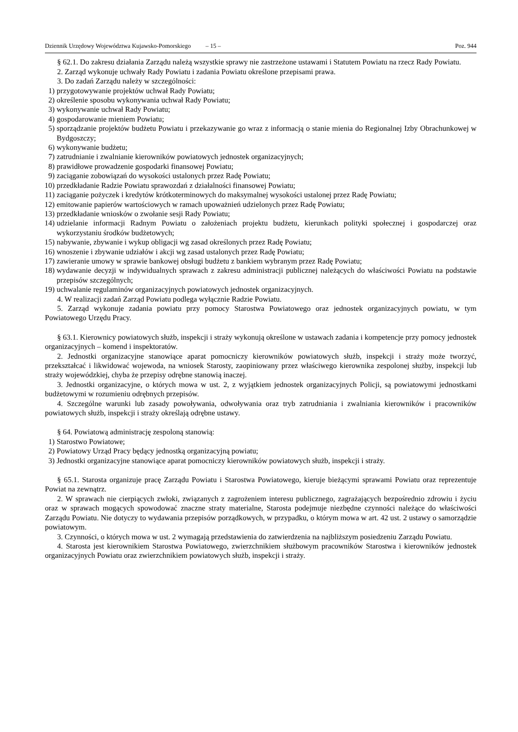Dziennik Urzędowy Województwa Kujawsko-Pomorskiego – 15 – Poz. 944
§ 62.1. Do zakresu działania Zarządu należą wszystkie sprawy nie zastrzeżone ustawami i Statutem Powiatu na rzecz Rady Powiatu.
2. Zarząd wykonuje uchwały Rady Powiatu i zadania Powiatu określone przepisami prawa.
3. Do zadań Zarządu należy w szczególności:
1) przygotowywanie projektów uchwał Rady Powiatu;
2) określenie sposobu wykonywania uchwał Rady Powiatu;
3) wykonywanie uchwał Rady Powiatu;
4) gospodarowanie mieniem Powiatu;
5) sporządzanie projektów budżetu Powiatu i przekazywanie go wraz z informacją o stanie mienia do Regionalnej Izby Obrachunkowej w Bydgoszczy;
6) wykonywanie budżetu;
7) zatrudnianie i zwalnianie kierowników powiatowych jednostek organizacyjnych;
8) prawidłowe prowadzenie gospodarki finansowej Powiatu;
9) zaciąganie zobowiązań do wysokości ustalonych przez Radę Powiatu;
10) przedkładanie Radzie Powiatu sprawozdań z działalności finansowej Powiatu;
11) zaciąganie pożyczek i kredytów krótkoterminowych do maksymalnej wysokości ustalonej przez Radę Powiatu;
12) emitowanie papierów wartościowych w ramach upoważnień udzielonych przez Radę Powiatu;
13) przedkładanie wniosków o zwołanie sesji Rady Powiatu;
14) udzielanie informacji Radnym Powiatu o założeniach projektu budżetu, kierunkach polityki społecznej i gospodarczej oraz wykorzystaniu środków budżetowych;
15) nabywanie, zbywanie i wykup obligacji wg zasad określonych przez Radę Powiatu;
16) wnoszenie i zbywanie udziałów i akcji wg zasad ustalonych przez Radę Powiatu;
17) zawieranie umowy w sprawie bankowej obsługi budżetu z bankiem wybranym przez Radę Powiatu;
18) wydawanie decyzji w indywidualnych sprawach z zakresu administracji publicznej należących do właściwości Powiatu na podstawie przepisów szczególnych;
19) uchwalanie regulaminów organizacyjnych powiatowych jednostek organizacyjnych.
4. W realizacji zadań Zarząd Powiatu podlega wyłącznie Radzie Powiatu.
5. Zarząd wykonuje zadania powiatu przy pomocy Starostwa Powiatowego oraz jednostek organizacyjnych powiatu, w tym Powiatowego Urzędu Pracy.
§ 63.1. Kierownicy powiatowych służb, inspekcji i straży wykonują określone w ustawach zadania i kompetencje przy pomocy jednostek organizacyjnych – komend i inspektoratów.
2. Jednostki organizacyjne stanowiące aparat pomocniczy kierowników powiatowych służb, inspekcji i straży może tworzyć, przekształcać i likwidować wojewoda, na wniosek Starosty, zaopiniowany przez właściwego kierownika zespolonej służby, inspekcji lub straży wojewódzkiej, chyba że przepisy odrębne stanowią inaczej.
3. Jednostki organizacyjne, o których mowa w ust. 2, z wyjątkiem jednostek organizacyjnych Policji, są powiatowymi jednostkami budżetowymi w rozumieniu odrębnych przepisów.
4. Szczególne warunki lub zasady powoływania, odwoływania oraz tryb zatrudniania i zwalniania kierowników i pracowników powiatowych służb, inspekcji i straży określają odrębne ustawy.
§ 64. Powiatową administrację zespoloną stanowią:
1) Starostwo Powiatowe;
2) Powiatowy Urząd Pracy będący jednostką organizacyjną powiatu;
3) Jednostki organizacyjne stanowiące aparat pomocniczy kierowników powiatowych służb, inspekcji i straży.
§ 65.1. Starosta organizuje pracę Zarządu Powiatu i Starostwa Powiatowego, kieruje bieżącymi sprawami Powiatu oraz reprezentuje Powiat na zewnątrz.
2. W sprawach nie cierpiących zwłoki, związanych z zagrożeniem interesu publicznego, zagrażających bezpośrednio zdrowiu i życiu oraz w sprawach mogących spowodować znaczne straty materialne, Starosta podejmuje niezbędne czynności należące do właściwości Zarządu Powiatu. Nie dotyczy to wydawania przepisów porządkowych, w przypadku, o którym mowa w art. 42 ust. 2 ustawy o samorządzie powiatowym.
3. Czynności, o których mowa w ust. 2 wymagają przedstawienia do zatwierdzenia na najbliższym posiedzeniu Zarządu Powiatu.
4. Starosta jest kierownikiem Starostwa Powiatowego, zwierzchnikiem służbowym pracowników Starostwa i kierowników jednostek organizacyjnych Powiatu oraz zwierzchnikiem powiatowych służb, inspekcji i straży.